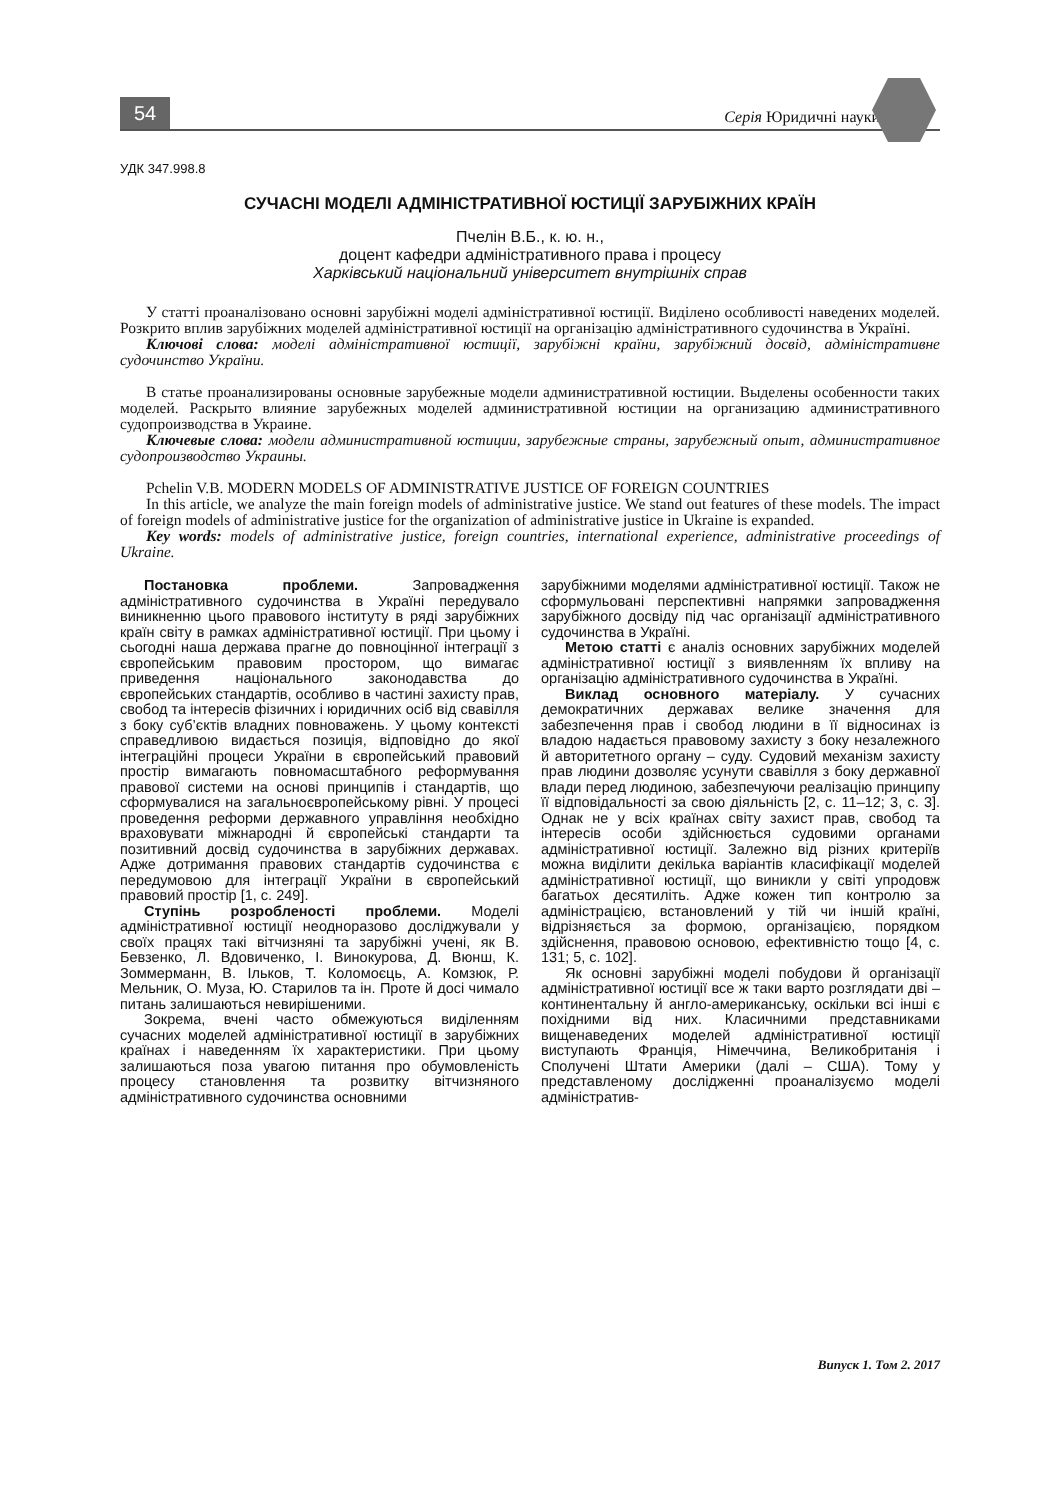54
Серія Юридичні науки
УДК 347.998.8
СУЧАСНІ МОДЕЛІ АДМІНІСТРАТИВНОЇ ЮСТИЦІЇ ЗАРУБІЖНИХ КРАЇН
Пчелін В.Б., к. ю. н.,
доцент кафедри адміністративного права і процесу
Харківський національний університет внутрішніх справ
У статті проаналізовано основні зарубіжні моделі адміністративної юстиції. Виділено особливості наведених моделей. Розкрито вплив зарубіжних моделей адміністративної юстиції на організацію адміністративного судочинства в Україні.
Ключові слова: моделі адміністративної юстиції, зарубіжні країни, зарубіжний досвід, адміністративне судочинство України.
В статье проанализированы основные зарубежные модели административной юстиции. Выделены особенности таких моделей. Раскрыто влияние зарубежных моделей административной юстиции на организацию административного судопроизводства в Украине.
Ключевые слова: модели административной юстиции, зарубежные страны, зарубежный опыт, административное судопроизводство Украины.
Pchelin V.B. MODERN MODELS OF ADMINISTRATIVE JUSTICE OF FOREIGN COUNTRIES
In this article, we analyze the main foreign models of administrative justice. We stand out features of these models. The impact of foreign models of administrative justice for the organization of administrative justice in Ukraine is expanded.
Key words: models of administrative justice, foreign countries, international experience, administrative proceedings of Ukraine.
Постановка проблеми. Запровадження адміністративного судочинства в Україні передувало виникненню цього правового інституту в ряді зарубіжних країн світу в рамках адміністративної юстиції. При цьому і сьогодні наша держава прагне до повноцінної інтеграції з європейським правовим простором, що вимагає приведення національного законодавства до європейських стандартів, особливо в частині захисту прав, свобод та інтересів фізичних і юридичних осіб від свавілля з боку суб’єктів владних повноважень. У цьому контексті справедливою видається позиція, відповідно до якої інтеграційні процеси України в європейський правовий простір вимагають повномасштабного реформування правової системи на основі принципів і стандартів, що сформувалися на загальноєвропейському рівні. У процесі проведення реформи державного управління необхідно враховувати міжнародні й європейські стандарти та позитивний досвід судочинства в зарубіжних державах. Адже дотримання правових стандартів судочинства є передумовою для інтеграції України в європейський правовий простір [1, с. 249].
Ступінь розробленості проблеми. Моделі адміністративної юстиції неодноразово досліджували у своїх працях такі вітчизняні та зарубіжні учені, як В. Бевзенко, Л. Вдовиченко, І. Винокурова, Д. Вюнш, К. Зоммерманн, В. Ільков, Т. Коломоєць, А. Комзюк, Р. Мельник, О. Муза, Ю. Старилов та ін. Проте й досі чимало питань залишаються невирішеними.
Зокрема, вчені часто обмежуються виділенням сучасних моделей адміністративної юстиції в зарубіжних країнах і наведенням їх характеристики. При цьому залишаються поза увагою питання про обумовленість процесу становлення та розвитку вітчизняного адміністративного судочинства основними
зарубіжними моделями адміністративної юстиції. Також не сформульовані перспективні напрямки запровадження зарубіжного досвіду під час організації адміністративного судочинства в Україні.
Метою статті є аналіз основних зарубіжних моделей адміністративної юстиції з виявленням їх впливу на організацію адміністративного судочинства в Україні.
Виклад основного матеріалу. У сучасних демократичних державах велике значення для забезпечення прав і свобод людини в її відносинах із владою надається правовому захисту з боку незалежного й авторитетного органу – суду. Судовий механізм захисту прав людини дозволяє усунути свавілля з боку державної влади перед людиною, забезпечуючи реалізацію принципу її відповідальності за свою діяльність [2, с. 11–12; 3, с. 3]. Однак не у всіх країнах світу захист прав, свобод та інтересів особи здійснюється судовими органами адміністративної юстиції. Залежно від різних критеріїв можна виділити декілька варіантів класифікації моделей адміністративної юстиції, що виникли у світі упродовж багатьох десятиліть. Адже кожен тип контролю за адміністрацією, встановлений у тій чи іншій країні, відрізняється за формою, організацією, порядком здійснення, правовою основою, ефективністю тощо [4, с. 131; 5, с. 102].
Як основні зарубіжні моделі побудови й організації адміністративної юстиції все ж таки варто розглядати дві – континентальну й англо-американську, оскільки всі інші є похідними від них. Класичними представниками вищенаведених моделей адміністративної юстиції виступають Франція, Німеччина, Великобританія і Сполучені Штати Америки (далі – США). Тому у представленому дослідженні проаналізуємо моделі адміністратив-
Випуск 1. Том 2. 2017